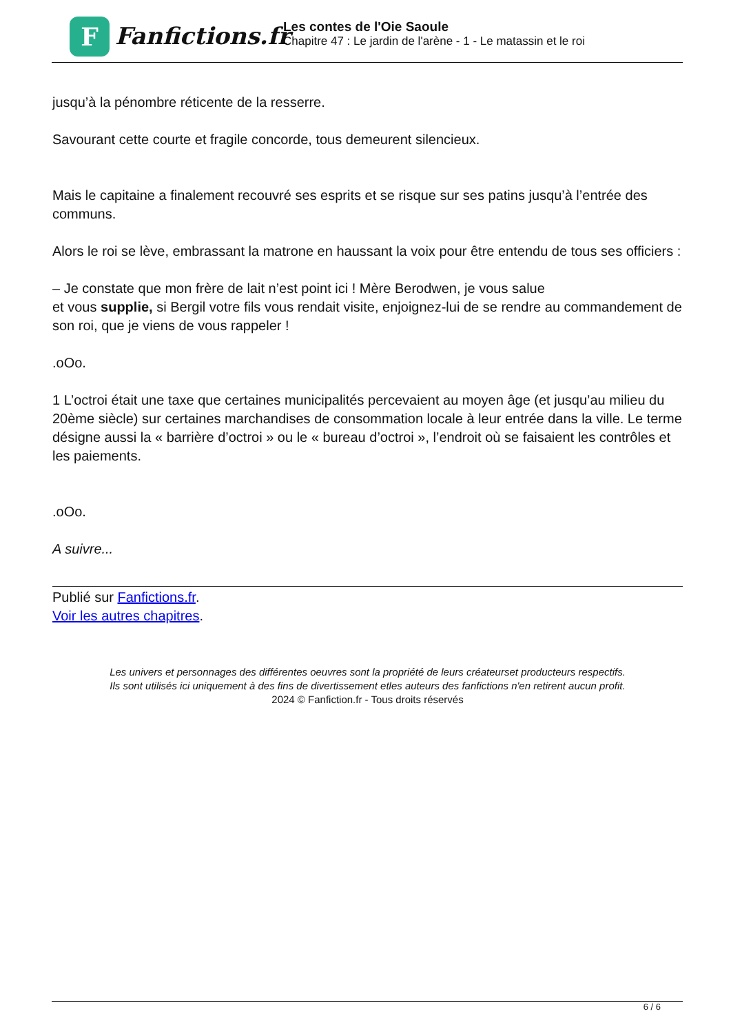F Fanfictions.fr
Les contes de l'Oie Saoule
Chapitre 47 : Le jardin de l'arène - 1 - Le matassin et le roi
jusqu’à la pénombre réticente de la resserre.
Savourant cette courte et fragile concorde, tous demeurent silencieux.
Mais le capitaine a finalement recouvré ses esprits et se risque sur ses patins jusqu’à l’entrée des communs.
Alors le roi se lève, embrassant la matrone en haussant la voix pour être entendu de tous ses officiers :
– Je constate que mon frère de lait n’est point ici ! Mère Berodwen, je vous salue
et vous supplie, si Bergil votre fils vous rendait visite, enjoignez-lui de se rendre au commandement de son roi, que je viens de vous rappeler !
.oOo.
1 L’octroi était une taxe que certaines municipalités percevaient au moyen âge (et jusqu’au milieu du 20ème siècle) sur certaines marchandises de consommation locale à leur entrée dans la ville. Le terme désigne aussi la « barrière d’octroi » ou le « bureau d’octroi », l’endroit où se faisaient les contrôles et les paiements.
.oOo.
A suivre...
Publié sur Fanfictions.fr.
Voir les autres chapitres.
Les univers et personnages des différentes oeuvres sont la propriété de leurs créateurset producteurs respectifs.
Ils sont utilisés ici uniquement à des fins de divertissement etles auteurs des fanfictions n'en retirent aucun profit.
2024 © Fanfiction.fr - Tous droits réservés
6 / 6